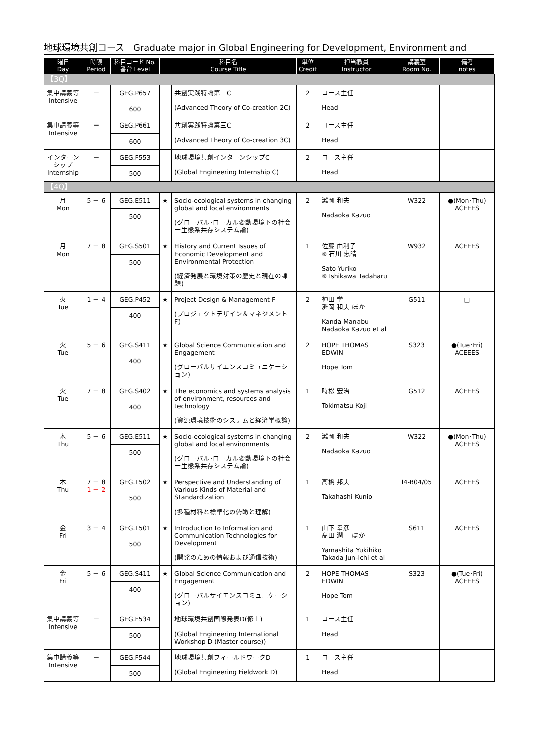地球環境共創コース　Graduate major in Global Engineering for Development, Environment and
| 曜日 Day | 時限 Period | 科目コード No. 番台 Level | 科目名 Course Title | | 単位 Credit | 担当教員 Instructor | 講義室 Room No. | 備考 notes |
| --- | --- | --- | --- | --- | --- | --- | --- | --- |
| 【3Q】 | | | | | | | | |
| 集中講義等 Intensive | － | GEG.P657 600 | | 共創実践特論第二C (Advanced Theory of Co-creation 2C) | 2 | コース主任 Head | | |
| 集中講義等 Intensive | － | GEG.P661 600 | | 共創実践特論第三C (Advanced Theory of Co-creation 3C) | 2 | コース主任 Head | | |
| インターンシップ Internship | － | GEG.F553 500 | | 地球環境共創インターンシップC (Global Engineering Internship C) | 2 | コース主任 Head | | |
| 【4Q】 | | | | | | | | |
| 月 Mon | 5 － 6 | GEG.E511 500 | ★ | Socio-ecological systems in changing global and local environments (グローバル･ローカル変動環境下の社会ー生態系共存システム論) | 2 | 灘岡 和夫 Nadaoka Kazuo | W322 | ●(Mon･Thu) ACEEES |
| 月 Mon | 7 － 8 | GEG.S501 500 | ★ | History and Current Issues of Economic Development and Environmental Protection (経済発展と環境対策の歴史と現在の課題) | 1 | 佐藤 由利子 ※ 石川 忠晴 Sato Yuriko ※ Ishikawa Tadaharu | W932 | ACEEES |
| 火 Tue | 1 － 4 | GEG.P452 400 | ★ | Project Design & Management F (プロジェクトデザイン＆マネジメント F) | 2 | 神田 学 灘岡 和夫 ほか Kanda Manabu Nadaoka Kazuo et al | G511 | □ |
| 火 Tue | 5 － 6 | GEG.S411 400 | ★ | Global Science Communication and Engagement (グローバルサイエンスコミュニケーション) | 2 | HOPE THOMAS EDWIN Hope Tom | S323 | ●(Tue･Fri) ACEEES |
| 火 Tue | 7 － 8 | GEG.S402 400 | ★ | The economics and systems analysis of environment, resources and technology (資源環境技術のシステムと経済学概論) | 1 | 時松 宏治 Tokimatsu Koji | G512 | ACEEES |
| 木 Thu | 5 － 6 | GEG.E511 500 | ★ | Socio-ecological systems in changing global and local environments (グローバル･ローカル変動環境下の社会ー生態系共存システム論) | 2 | 灘岡 和夫 Nadaoka Kazuo | W322 | ●(Mon･Thu) ACEEES |
| 木 Thu | 7 － 8 1 － 2 | GEG.T502 500 | ★ | Perspective and Understanding of Various Kinds of Material and Standardization (多種材料と標準化の俯瞰と理解) | 1 | 髙橋 邦夫 Takahashi Kunio | I4-B04/05 | ACEEES |
| 金 Fri | 3 － 4 | GEG.T501 500 | ★ | Introduction to Information and Communication Technologies for Development (開発のための情報および通信技術) | 1 | 山下 幸彦 髙田 潤一 ほか Yamashita Yukihiko Takada Jun-Ichi et al | S611 | ACEEES |
| 金 Fri | 5 － 6 | GEG.S411 400 | ★ | Global Science Communication and Engagement (グローバルサイエンスコミュニケーション) | 2 | HOPE THOMAS EDWIN Hope Tom | S323 | ●(Tue･Fri) ACEEES |
| 集中講義等 Intensive | － | GEG.F534 500 | | 地球環境共創国際発表D(修士) (Global Engineering International Workshop D (Master course)) | 1 | コース主任 Head | | |
| 集中講義等 Intensive | － | GEG.F544 500 | | 地球環境共創フィールドワークD (Global Engineering Fieldwork D) | 1 | コース主任 Head | | |